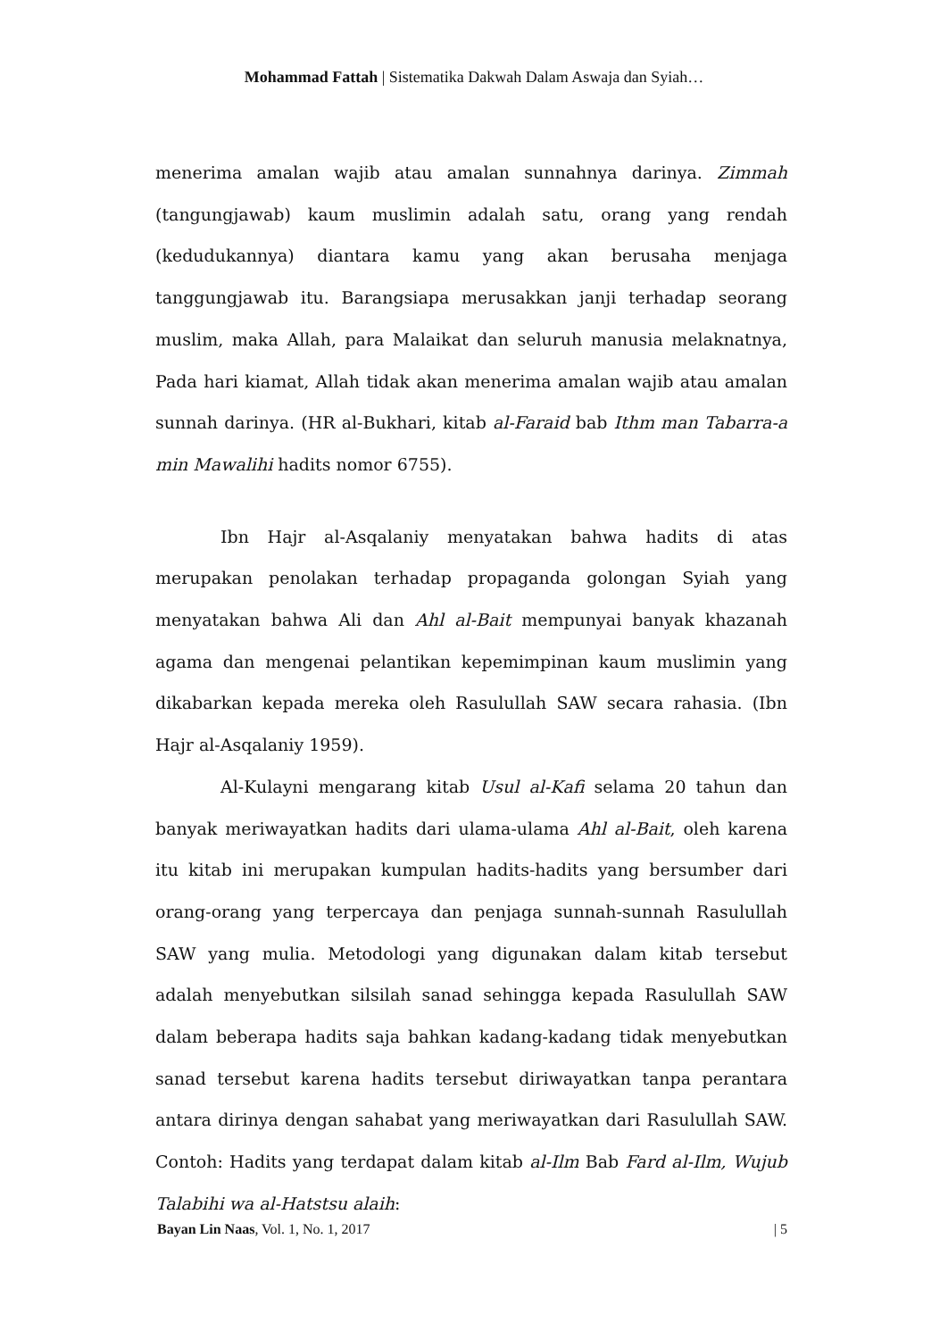Mohammad Fattah | Sistematika Dakwah Dalam Aswaja dan Syiah…
menerima amalan wajib atau amalan sunnahnya darinya. Zimmah (tangungjawab) kaum muslimin adalah satu, orang yang rendah (kedudukannya) diantara kamu yang akan berusaha menjaga tanggungjawab itu. Barangsiapa merusakkan janji terhadap seorang muslim, maka Allah, para Malaikat dan seluruh manusia melaknatnya, Pada hari kiamat, Allah tidak akan menerima amalan wajib atau amalan sunnah darinya. (HR al-Bukhari, kitab al-Faraid bab Ithm man Tabarra-a min Mawalihi hadits nomor 6755).
Ibn Hajr al-Asqalaniy menyatakan bahwa hadits di atas merupakan penolakan terhadap propaganda golongan Syiah yang menyatakan bahwa Ali dan Ahl al-Bait mempunyai banyak khazanah agama dan mengenai pelantikan kepemimpinan kaum muslimin yang dikabarkan kepada mereka oleh Rasulullah SAW secara rahasia. (Ibn Hajr al-Asqalaniy 1959).
Al-Kulayni mengarang kitab Usul al-Kafi selama 20 tahun dan banyak meriwayatkan hadits dari ulama-ulama Ahl al-Bait, oleh karena itu kitab ini merupakan kumpulan hadits-hadits yang bersumber dari orang-orang yang terpercaya dan penjaga sunnah-sunnah Rasulullah SAW yang mulia. Metodologi yang digunakan dalam kitab tersebut adalah menyebutkan silsilah sanad sehingga kepada Rasulullah SAW dalam beberapa hadits saja bahkan kadang-kadang tidak menyebutkan sanad tersebut karena hadits tersebut diriwayatkan tanpa perantara antara dirinya dengan sahabat yang meriwayatkan dari Rasulullah SAW. Contoh: Hadits yang terdapat dalam kitab al-Ilm Bab Fard al-Ilm, Wujub Talabihi wa al-Hatstsu alaih:
Bayan Lin Naas, Vol. 1, No. 1, 2017 | 5